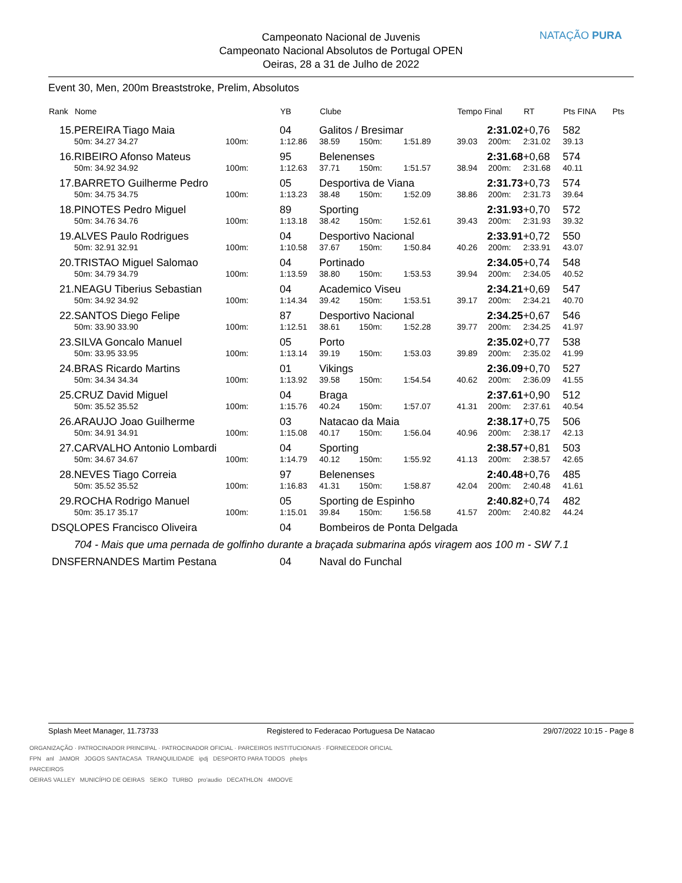Campeonato Nacional de Juvenis
Campeonato Nacional Absolutos de Portugal OPEN
Oeiras, 28 a 31 de Julho de 2022
NATAÇÃO PURA
Event 30, Men, 200m Breaststroke, Prelim, Absolutos
| Rank | Nome | | | | YB | Clube | | | Tempo Final | | RT | Pts FINA | Pts |
| --- | --- | --- | --- | --- | --- | --- | --- | --- | --- | --- | --- | --- | --- |
| 15. | PEREIRA Tiago Maia | | | | 04 | Galitos / Bresimar | | | 2:31.02 | | +0,76 | 582 | |
| | 50m: 34.27 34.27 | | 100m: | | 1:12.86 | 38.59 | 150m: | 1:51.89 | 39.03 | 200m: | 2:31.02 | 39.13 | |
| 16. | RIBEIRO Afonso Mateus | | | | 95 | Belenenses | | | 2:31.68 | | +0,68 | 574 | |
| | 50m: 34.92 34.92 | | 100m: | | 1:12.63 | 37.71 | 150m: | 1:51.57 | 38.94 | 200m: | 2:31.68 | 40.11 | |
| 17. | BARRETO Guilherme Pedro | | | | 05 | Desportiva de Viana | | | 2:31.73 | | +0,73 | 574 | |
| | 50m: 34.75 34.75 | | 100m: | | 1:13.23 | 38.48 | 150m: | 1:52.09 | 38.86 | 200m: | 2:31.73 | 39.64 | |
| 18. | PINOTES Pedro Miguel | | | | 89 | Sporting | | | 2:31.93 | | +0,70 | 572 | |
| | 50m: 34.76 34.76 | | 100m: | | 1:13.18 | 38.42 | 150m: | 1:52.61 | 39.43 | 200m: | 2:31.93 | 39.32 | |
| 19. | ALVES Paulo Rodrigues | | | | 04 | Desportivo Nacional | | | 2:33.91 | | +0,72 | 550 | |
| | 50m: 32.91 32.91 | | 100m: | | 1:10.58 | 37.67 | 150m: | 1:50.84 | 40.26 | 200m: | 2:33.91 | 43.07 | |
| 20. | TRISTAO Miguel Salomao | | | | 04 | Portinado | | | 2:34.05 | | +0,74 | 548 | |
| | 50m: 34.79 34.79 | | 100m: | | 1:13.59 | 38.80 | 150m: | 1:53.53 | 39.94 | 200m: | 2:34.05 | 40.52 | |
| 21. | NEAGU Tiberius Sebastian | | | | 04 | Academico Viseu | | | 2:34.21 | | +0,69 | 547 | |
| | 50m: 34.92 34.92 | | 100m: | | 1:14.34 | 39.42 | 150m: | 1:53.51 | 39.17 | 200m: | 2:34.21 | 40.70 | |
| 22. | SANTOS Diego Felipe | | | | 87 | Desportivo Nacional | | | 2:34.25 | | +0,67 | 546 | |
| | 50m: 33.90 33.90 | | 100m: | | 1:12.51 | 38.61 | 150m: | 1:52.28 | 39.77 | 200m: | 2:34.25 | 41.97 | |
| 23. | SILVA Goncalo Manuel | | | | 05 | Porto | | | 2:35.02 | | +0,77 | 538 | |
| | 50m: 33.95 33.95 | | 100m: | | 1:13.14 | 39.19 | 150m: | 1:53.03 | 39.89 | 200m: | 2:35.02 | 41.99 | |
| 24. | BRAS Ricardo Martins | | | | 01 | Vikings | | | 2:36.09 | | +0,70 | 527 | |
| | 50m: 34.34 34.34 | | 100m: | | 1:13.92 | 39.58 | 150m: | 1:54.54 | 40.62 | 200m: | 2:36.09 | 41.55 | |
| 25. | CRUZ David Miguel | | | | 04 | Braga | | | 2:37.61 | | +0,90 | 512 | |
| | 50m: 35.52 35.52 | | 100m: | | 1:15.76 | 40.24 | 150m: | 1:57.07 | 41.31 | 200m: | 2:37.61 | 40.54 | |
| 26. | ARAUJO Joao Guilherme | | | | 03 | Natacao da Maia | | | 2:38.17 | | +0,75 | 506 | |
| | 50m: 34.91 34.91 | | 100m: | | 1:15.08 | 40.17 | 150m: | 1:56.04 | 40.96 | 200m: | 2:38.17 | 42.13 | |
| 27. | CARVALHO Antonio Lombardi | | | | 04 | Sporting | | | 2:38.57 | | +0,81 | 503 | |
| | 50m: 34.67 34.67 | | 100m: | | 1:14.79 | 40.12 | 150m: | 1:55.92 | 41.13 | 200m: | 2:38.57 | 42.65 | |
| 28. | NEVES Tiago Correia | | | | 97 | Belenenses | | | 2:40.48 | | +0,76 | 485 | |
| | 50m: 35.52 35.52 | | 100m: | | 1:16.83 | 41.31 | 150m: | 1:58.87 | 42.04 | 200m: | 2:40.48 | 41.61 | |
| 29. | ROCHA Rodrigo Manuel | | | | 05 | Sporting de Espinho | | | 2:40.82 | | +0,74 | 482 | |
| | 50m: 35.17 35.17 | | 100m: | | 1:15.01 | 39.84 | 150m: | 1:56.58 | 41.57 | 200m: | 2:40.82 | 44.24 | |
| DSQ | LOPES Francisco Oliveira | | | | 04 | Bombeiros de Ponta Delgada | | | | | | | |
| | 704 - Mais que uma pernada de golfinho durante a braçada submarina após viragem aos 100 m - SW 7.1 | | | | | | | | | | | | |
| DNS | FERNANDES Martim Pestana | | | | 04 | Naval do Funchal | | | | | | | |
Splash Meet Manager, 11.73733 Registered to Federacao Portuguesa De Natacao 29/07/2022 10:15 - Page 8
ORGANIZAÇÃO · PATROCINADOR PRINCIPAL · PATROCINADOR OFICIAL · PARCEIROS INSTITUCIONAIS · FORNECEDOR OFICIAL
FPN anl JAMOR JOGOS SANTACASA TRANQUILIDADE ipdj DESPORTO PARA TODOS phelps
PARCEIROS
OEIRAS VALLEY MUNICÍPIO DE OEIRAS SEIKO TURBO pro'audio DECATHLON 4MOOVE